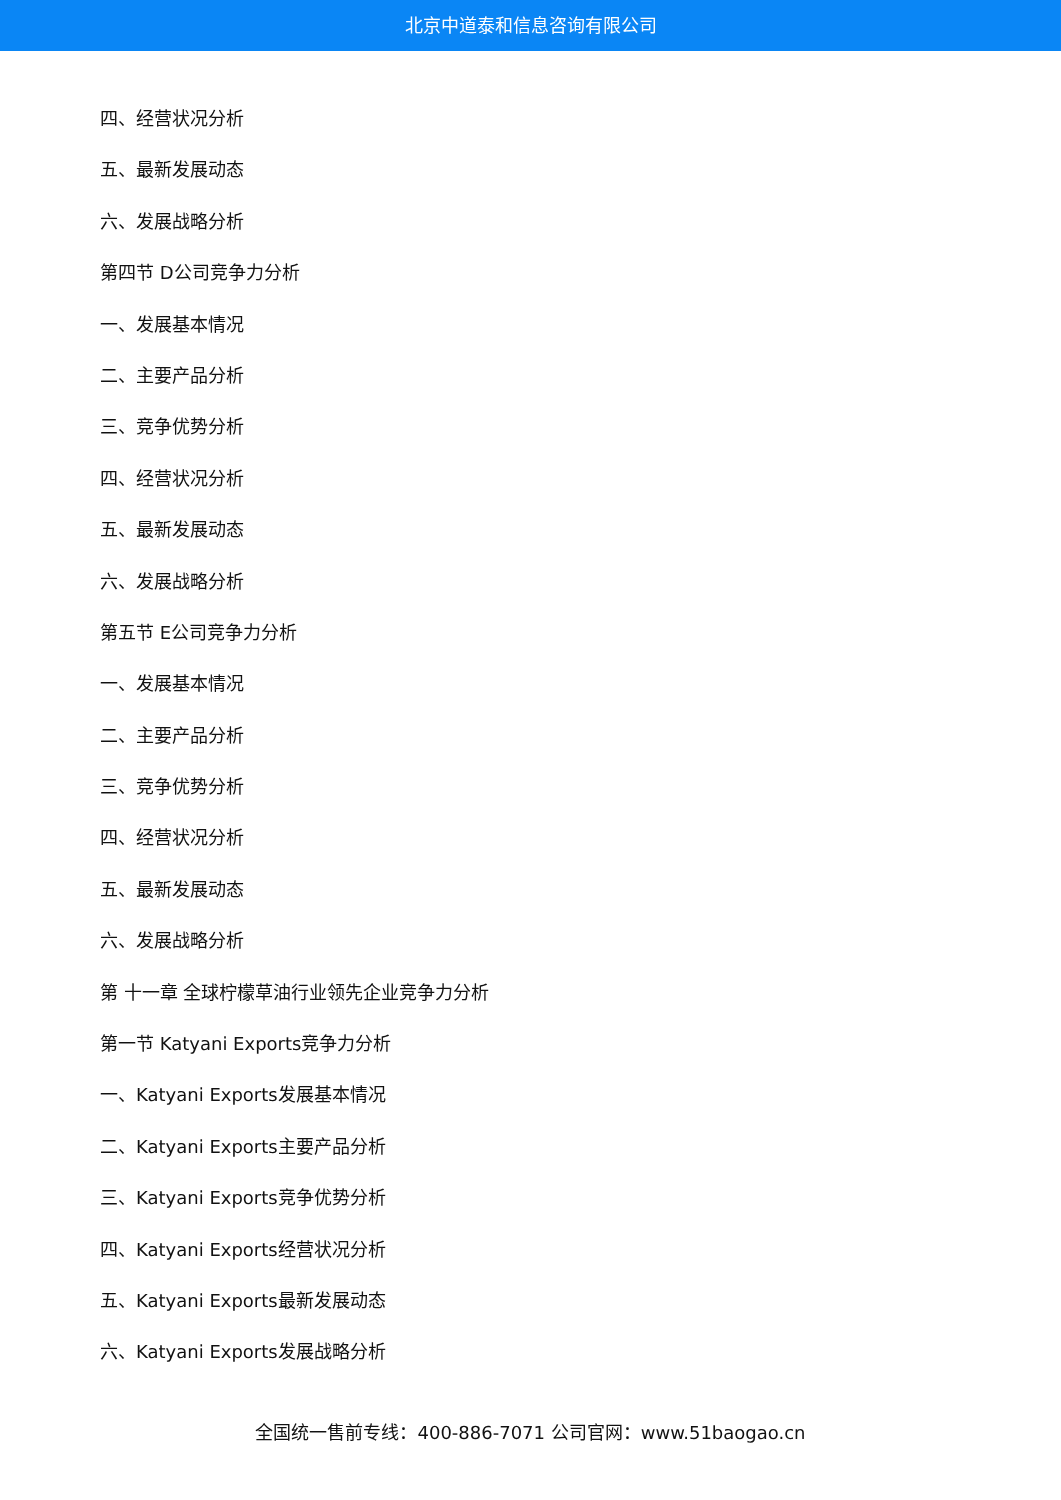北京中道泰和信息咨询有限公司
四、经营状况分析
五、最新发展动态
六、发展战略分析
第四节 D公司竞争力分析
一、发展基本情况
二、主要产品分析
三、竞争优势分析
四、经营状况分析
五、最新发展动态
六、发展战略分析
第五节 E公司竞争力分析
一、发展基本情况
二、主要产品分析
三、竞争优势分析
四、经营状况分析
五、最新发展动态
六、发展战略分析
第 十一章 全球柠檬草油行业领先企业竞争力分析
第一节 Katyani Exports竞争力分析
一、Katyani Exports发展基本情况
二、Katyani Exports主要产品分析
三、Katyani Exports竞争优势分析
四、Katyani Exports经营状况分析
五、Katyani Exports最新发展动态
六、Katyani Exports发展战略分析
全国统一售前专线：400-886-7071 公司官网：www.51baogao.cn